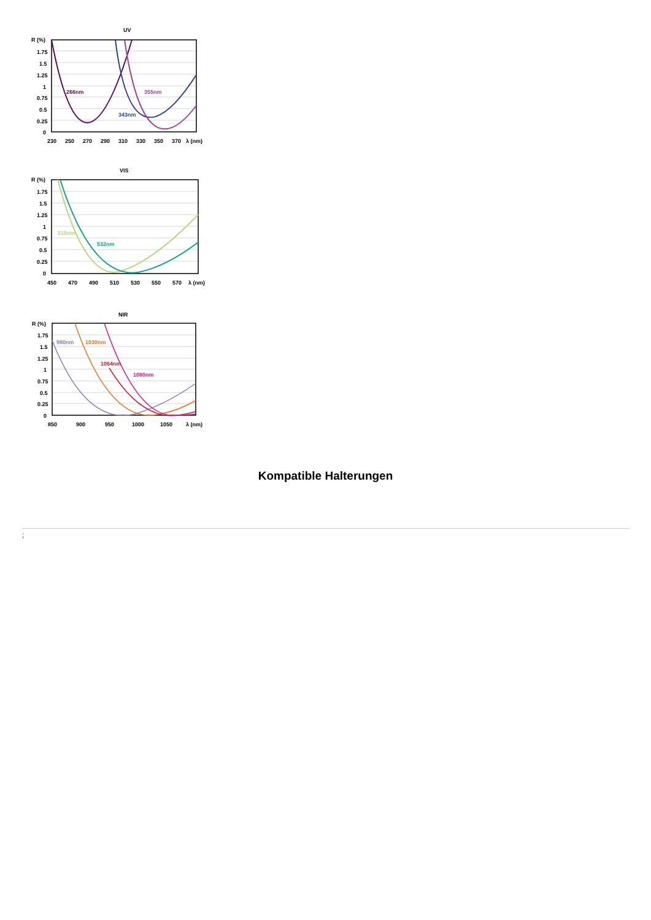UV
R (%)
266nm
355nm
343nm
1.75
1.5
1.25
1
0.75
0.5
0.25
0
230
250
270
290
310
330
350
370
λ (nm)
VIS
R (%)
515nm
532nm
1.75
1.5
1.25
1
0.75
0.5
0.25
0
450
470
490
510
530
550
570
λ (nm)
NIR
R (%)
980nm
1030nm
1064nm
1080nm
1.75
1.5
1.25
1
0.75
0.5
0.25
0
850
900
950
1000
1050
λ (nm)
Kompatible Halterungen
;